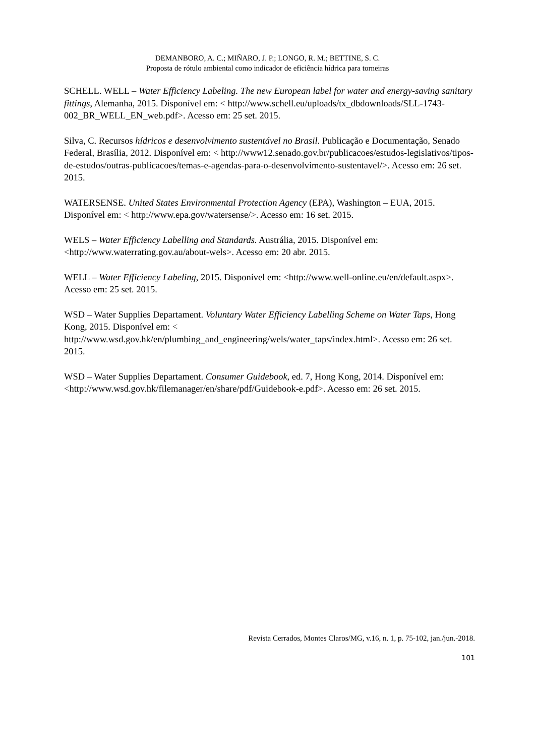DEMANBORO, A. C.; MIÑARO, J. P.; LONGO, R. M.; BETTINE, S. C.
Proposta de rótulo ambiental como indicador de eficiência hídrica para torneiras
SCHELL. WELL – Water Efficiency Labeling. The new European label for water and energy-saving sanitary fittings, Alemanha, 2015. Disponível em: < http://www.schell.eu/uploads/tx_dbdownloads/SLL-1743-002_BR_WELL_EN_web.pdf>. Acesso em: 25 set. 2015.
Silva, C. Recursos hídricos e desenvolvimento sustentável no Brasil. Publicação e Documentação, Senado Federal, Brasília, 2012. Disponível em: < http://www12.senado.gov.br/publicacoes/estudos-legislativos/tipos-de-estudos/outras-publicacoes/temas-e-agendas-para-o-desenvolvimento-sustentavel/>. Acesso em: 26 set. 2015.
WATERSENSE. United States Environmental Protection Agency (EPA), Washington – EUA, 2015. Disponível em: < http://www.epa.gov/watersense/>. Acesso em: 16 set. 2015.
WELS – Water Efficiency Labelling and Standards. Austrália, 2015. Disponível em: <http://www.waterrating.gov.au/about-wels>. Acesso em: 20 abr. 2015.
WELL – Water Efficiency Labeling, 2015. Disponível em: <http://www.well-online.eu/en/default.aspx>. Acesso em: 25 set. 2015.
WSD – Water Supplies Departament. Voluntary Water Efficiency Labelling Scheme on Water Taps, Hong Kong, 2015. Disponível em: < http://www.wsd.gov.hk/en/plumbing_and_engineering/wels/water_taps/index.html>. Acesso em: 26 set. 2015.
WSD – Water Supplies Departament. Consumer Guidebook, ed. 7, Hong Kong, 2014. Disponível em: <http://www.wsd.gov.hk/filemanager/en/share/pdf/Guidebook-e.pdf>. Acesso em: 26 set. 2015.
Revista Cerrados, Montes Claros/MG, v.16, n. 1, p. 75-102, jan./jun.-2018.
101